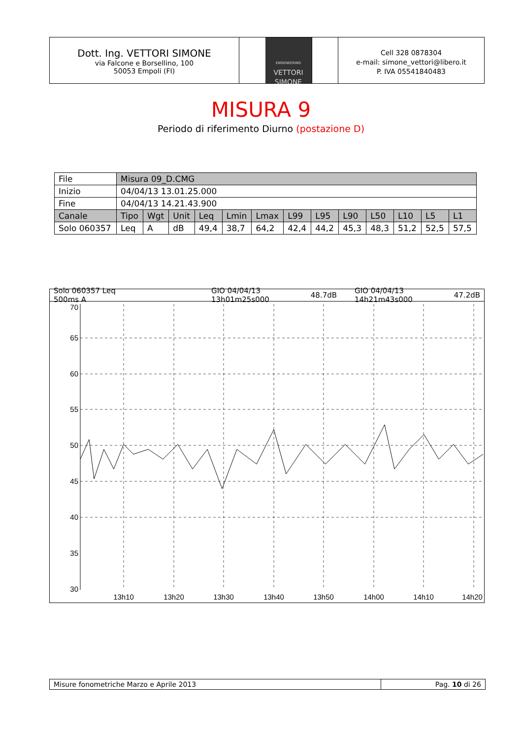Dott. Ing. VETTORI SIMONE
via Falcone e Borsellino, 100
50053 Empoli (FI)
ENGENEERING
VETTORI
SIMONE
Cell 328 0878304
e-mail: simone_vettori@libero.it
P. IVA 05541840483
MISURA 9
Periodo di riferimento Diurno (postazione D)
| File | Misura 09_D.CMG | | | | | | | | | | | | |
| Inizio | 04/04/13 13.01.25.000 | | | | | | | | | | | | |
| Fine | 04/04/13 14.21.43.900 | | | | | | | | | | | | |
| Canale | Tipo | Wgt | Unit | Leq | Lmin | Lmax | L99 | L95 | L90 | L50 | L10 | L5 | L1 |
| Solo 060357 | Leq | A | dB | 49,4 | 38,7 | 64,2 | 42,4 | 44,2 | 45,3 | 48,3 | 51,2 | 52,5 | 57,5 |
Solo 060357 Leq 500ms A GIO 04/04/13 13h01m25s000 48.7dB GIO 04/04/13 14h21m43s000 47.2dB
70
65
60
55
50
45
40
35
30
13h10
13h20
13h30
13h40
13h50
14h00
14h10
14h20
Misure fonometriche Marzo e Aprile 2013 Pag. 10 di 26